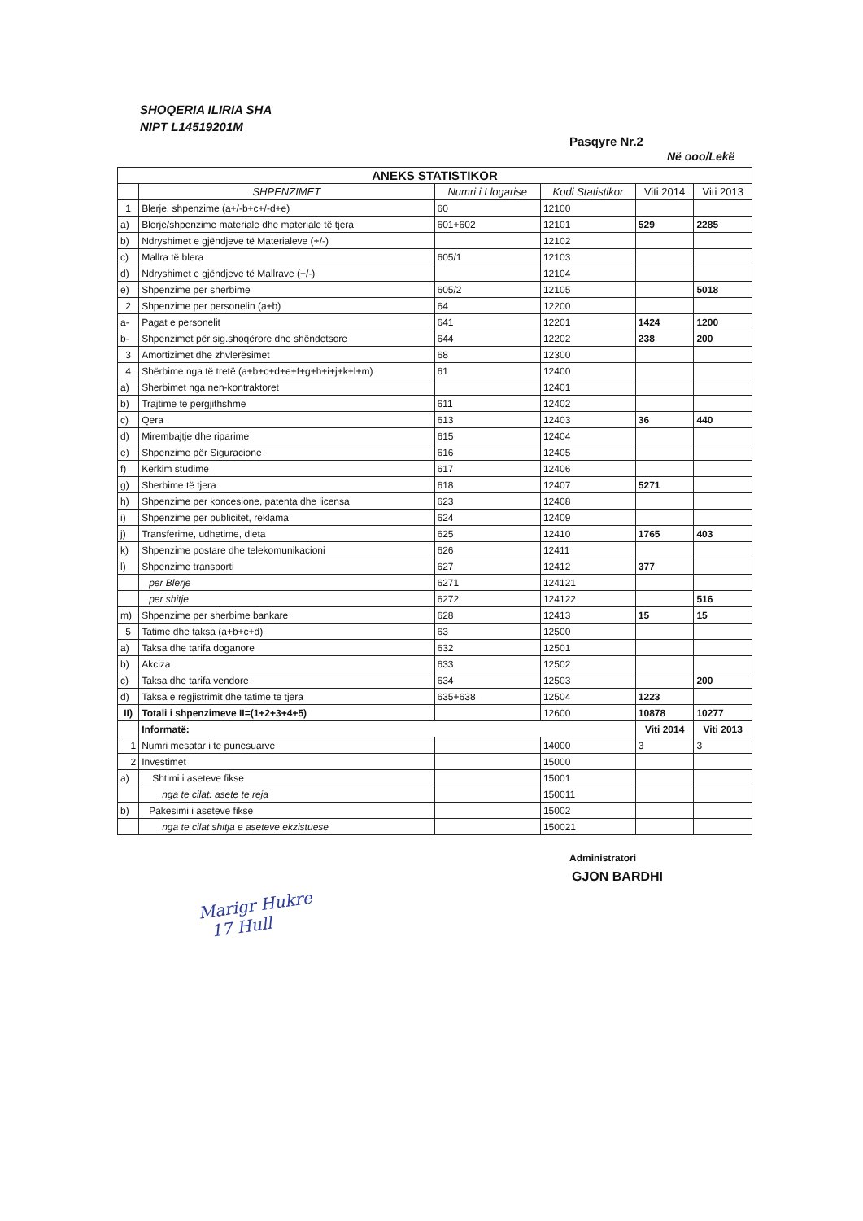SHOQERIA ILIRIA SHA
NIPT L14519201M
Pasqyre Nr.2
Në ooo/Lekë
| ANEKS STATISTIKOR | | | | | |
| --- | --- | --- | --- | --- | --- |
| | SHPENZIMET | Numri i Llogarise | Kodi Statistikor | Viti 2014 | Viti 2013 |
| 1 | Blerje, shpenzime (a+/-b+c+/-d+e) | 60 | 12100 | | |
| a) | Blerje/shpenzime materiale dhe materiale të tjera | 601+602 | 12101 | 529 | 2285 |
| b) | Ndryshimet e gjëndjeve të Materialeve (+/-) | | 12102 | | |
| c) | Mallra të blera | 605/1 | 12103 | | |
| d) | Ndryshimet e gjëndjeve të Mallrave (+/-) | | 12104 | | |
| e) | Shpenzime per sherbime | 605/2 | 12105 | | 5018 |
| 2 | Shpenzime per personelin (a+b) | 64 | 12200 | | |
| a- | Pagat e personelit | 641 | 12201 | 1424 | 1200 |
| b- | Shpenzimet për sig.shoqërore dhe shëndetsore | 644 | 12202 | 238 | 200 |
| 3 | Amortizimet dhe zhvlerësimet | 68 | 12300 | | |
| 4 | Shërbime nga të tretë (a+b+c+d+e+f+g+h+i+j+k+l+m) | 61 | 12400 | | |
| a) | Sherbimet nga nen-kontraktoret | | 12401 | | |
| b) | Trajtime te pergjithshme | 611 | 12402 | | |
| c) | Qera | 613 | 12403 | 36 | 440 |
| d) | Mirembajtje dhe riparime | 615 | 12404 | | |
| e) | Shpenzime për Siguracione | 616 | 12405 | | |
| f) | Kerkim studime | 617 | 12406 | | |
| g) | Sherbime të tjera | 618 | 12407 | 5271 | |
| h) | Shpenzime per koncesione, patenta dhe licensa | 623 | 12408 | | |
| i) | Shpenzime per publicitet, reklama | 624 | 12409 | | |
| j) | Transferime, udhetime, dieta | 625 | 12410 | 1765 | 403 |
| k) | Shpenzime postare dhe telekomunikacioni | 626 | 12411 | | |
| l) | Shpenzime transporti | 627 | 12412 | 377 | |
| | per Blerje | 6271 | 124121 | | |
| | per shitje | 6272 | 124122 | | 516 |
| m) | Shpenzime per sherbime bankare | 628 | 12413 | 15 | 15 |
| 5 | Tatime dhe taksa (a+b+c+d) | 63 | 12500 | | |
| a) | Taksa dhe tarifa doganore | 632 | 12501 | | |
| b) | Akciza | 633 | 12502 | | |
| c) | Taksa dhe tarifa vendore | 634 | 12503 | | 200 |
| d) | Taksa e regjistrimit dhe tatime te tjera | 635+638 | 12504 | 1223 | |
| II) | Totali i shpenzimeve II=(1+2+3+4+5) | | 12600 | 10878 | 10277 |
| | Informatë: | | | Viti 2014 | Viti 2013 |
| 1 | Numri mesatar i te punesuarve | | 14000 | 3 | 3 |
| 2 | Investimet | | 15000 | | |
| a) | Shtimi i aseteve fikse | | 15001 | | |
| | nga te cilat: asete te reja | | 150011 | | |
| b) | Pakesimi i aseteve fikse | | 15002 | | |
| | nga te cilat shitja e aseteve ekzistuese | | 150021 | | |
Administratori
GJON BARDHI
Marigr Hukre
17 Hull